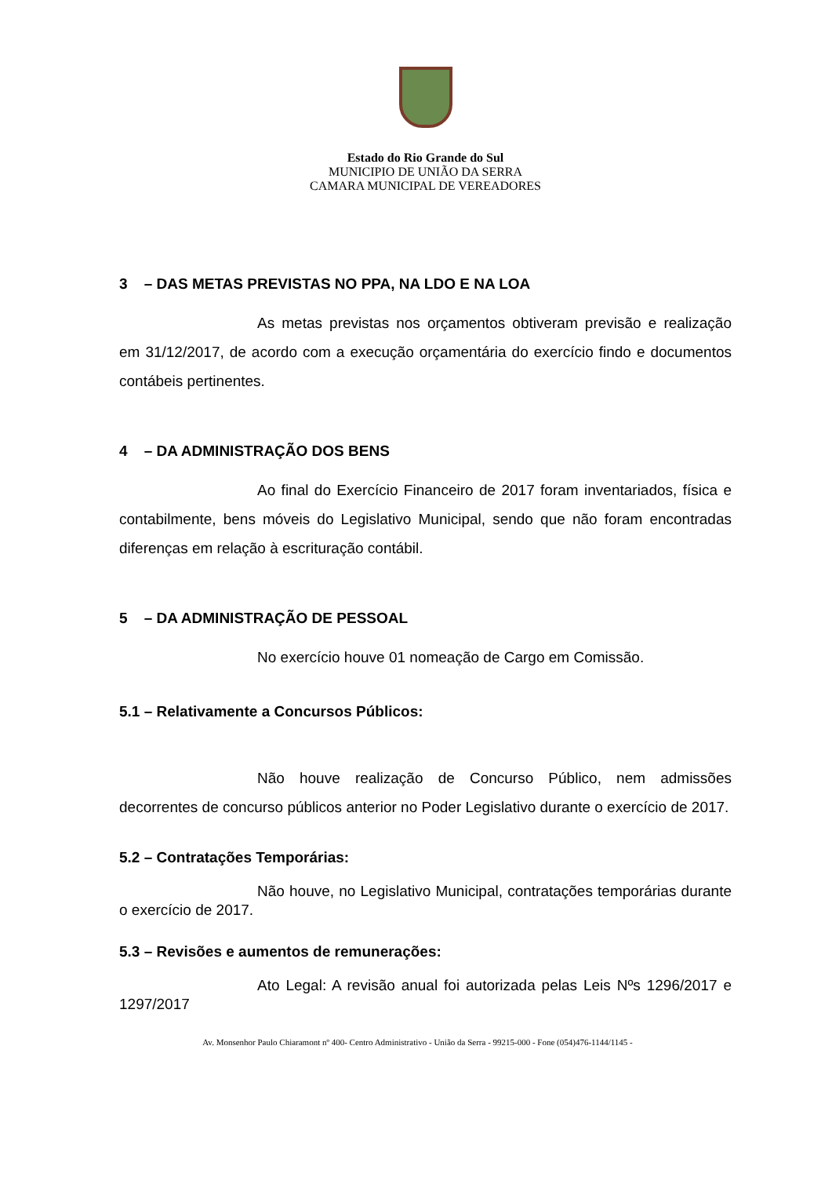Estado do Rio Grande do Sul
MUNICIPIO DE UNIÃO DA SERRA
CAMARA MUNICIPAL DE VEREADORES
3 – DAS METAS PREVISTAS NO PPA, NA LDO E NA LOA
As metas previstas nos orçamentos obtiveram previsão e realização em 31/12/2017, de acordo com a execução orçamentária do exercício findo e documentos contábeis pertinentes.
4 – DA ADMINISTRAÇÃO DOS BENS
Ao final do Exercício Financeiro de 2017 foram inventariados, física e contabilmente, bens móveis do Legislativo Municipal, sendo que não foram encontradas diferenças em relação à escrituração contábil.
5 – DA ADMINISTRAÇÃO DE PESSOAL
No exercício houve 01 nomeação de Cargo em Comissão.
5.1 – Relativamente a Concursos Públicos:
Não houve realização de Concurso Público, nem admissões decorrentes de concurso públicos anterior no Poder Legislativo durante o exercício de 2017.
5.2 – Contratações Temporárias:
Não houve, no Legislativo Municipal, contratações temporárias durante o exercício de 2017.
5.3 – Revisões e aumentos de remunerações:
Ato Legal: A revisão anual foi autorizada pelas Leis Nºs 1296/2017 e 1297/2017
Av. Monsenhor Paulo Chiaramont nº 400- Centro Administrativo - União da Serra - 99215-000 - Fone (054)476-1144/1145 -